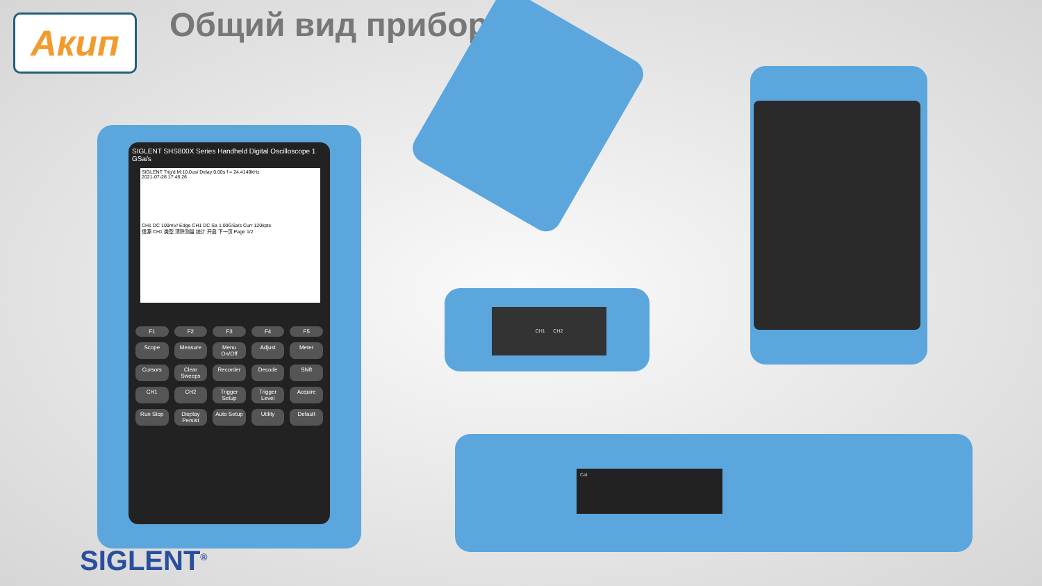Акип Общий вид прибора
SIGLENT SHS800X Series Handheld Digital Oscilloscope 1 GSa/s
SIGLENT Trig'd M:10.0us/ Delay:0.00s f = 24.4149kHz
2021-07-26 17:46:26
CH1 DC 100mV/ Edge CH1 DC Sa 1.00GSa/s Curr 120kpts
信源 CH1 类型 清除测量 统计 开启 下一页 Page 1/2
F1 F2 F3 F4 F5 Scope Measure Menu On/Off Adjust Meter Cursors Clear Sweeps Recorder Decode Shift CH1 CH2 Trigger Setup Trigger Level Acquire Run Stop Display Persist Auto Setup Utility Default
CH1 CH2
Cal
SIGLENT<sup>®</sup>